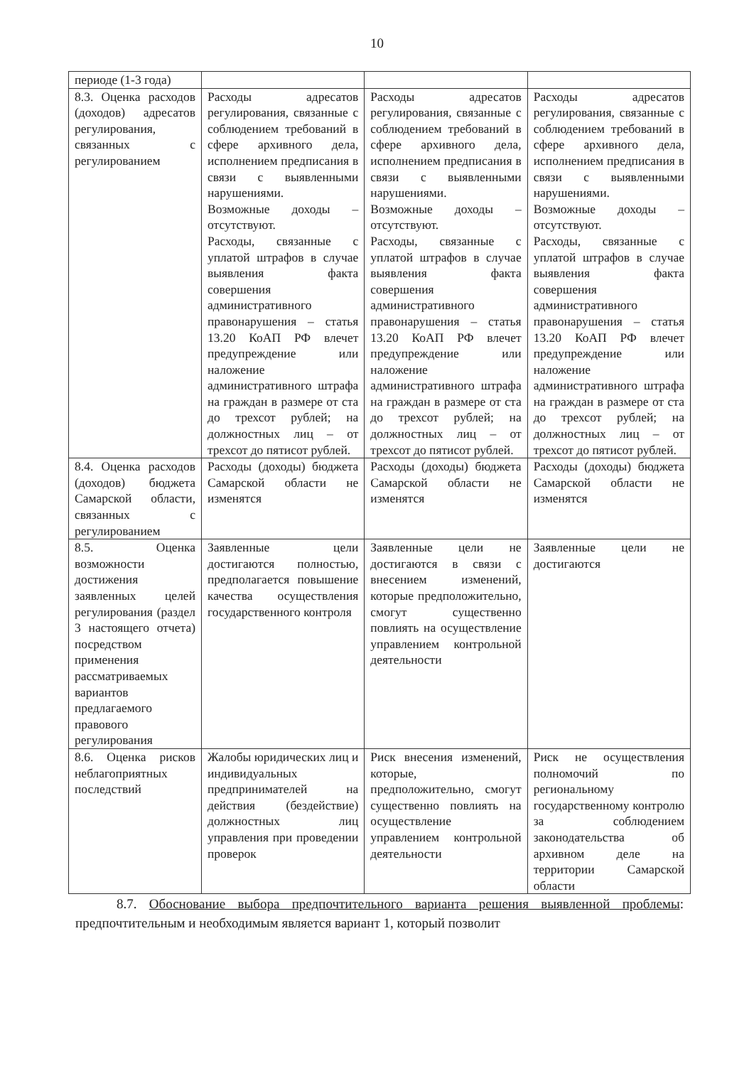10
| периоде (1-3 года) | | | |
| 8.3. Оценка расходов (доходов) адресатов регулирования, связанных с регулированием | Расходы адресатов регулирования, связанные с соблюдением требований в сфере архивного дела, исполнением предписания в связи с выявленными нарушениями. Возможные доходы – отсутствуют. Расходы, связанные с уплатой штрафов в случае выявления факта совершения административного правонарушения – статья 13.20 КоАП РФ влечет предупреждение или наложение административного штрафа на граждан в размере от ста до трехсот рублей; на должностных лиц – от трехсот до пятисот рублей. | Расходы адресатов регулирования, связанные с соблюдением требований в сфере архивного дела, исполнением предписания в связи с выявленными нарушениями. Возможные доходы – отсутствуют. Расходы, связанные с уплатой штрафов в случае выявления факта совершения административного правонарушения – статья 13.20 КоАП РФ влечет предупреждение или наложение административного штрафа на граждан в размере от ста до трехсот рублей; на должностных лиц – от трехсот до пятисот рублей. | Расходы адресатов регулирования, связанные с соблюдением требований в сфере архивного дела, исполнением предписания в связи с выявленными нарушениями. Возможные доходы – отсутствуют. Расходы, связанные с уплатой штрафов в случае выявления факта совершения административного правонарушения – статья 13.20 КоАП РФ влечет предупреждение или наложение административного штрафа на граждан в размере от ста до трехсот рублей; на должностных лиц – от трехсот до пятисот рублей. |
| 8.4. Оценка расходов (доходов) бюджета Самарской области, связанных с регулированием | Расходы (доходы) бюджета Самарской области не изменятся | Расходы (доходы) бюджета Самарской области не изменятся | Расходы (доходы) бюджета Самарской области не изменятся |
| 8.5. Оценка возможности достижения заявленных целей регулирования (раздел 3 настоящего отчета) посредством применения рассматриваемых вариантов предлагаемого правового регулирования | Заявленные цели достигаются полностью, предполагается повышение качества осуществления государственного контроля | Заявленные цели не достигаются в связи с внесением изменений, которые предположительно, смогут существенно повлиять на осуществление управлением контрольной деятельности | Заявленные цели не достигаются |
| 8.6. Оценка рисков неблагоприятных последствий | Жалобы юридических лиц и индивидуальных предпринимателей на действия (бездействие) должностных лиц управления при проведении проверок | Риск внесения изменений, которые, предположительно, смогут существенно повлиять на осуществление управлением контрольной деятельности | Риск не осуществления полномочий по региональному государственному контролю за соблюдением законодательства об архивном деле на территории Самарской области |
8.7. Обоснование выбора предпочтительного варианта решения выявленной проблемы: предпочтительным и необходимым является вариант 1, который позволит